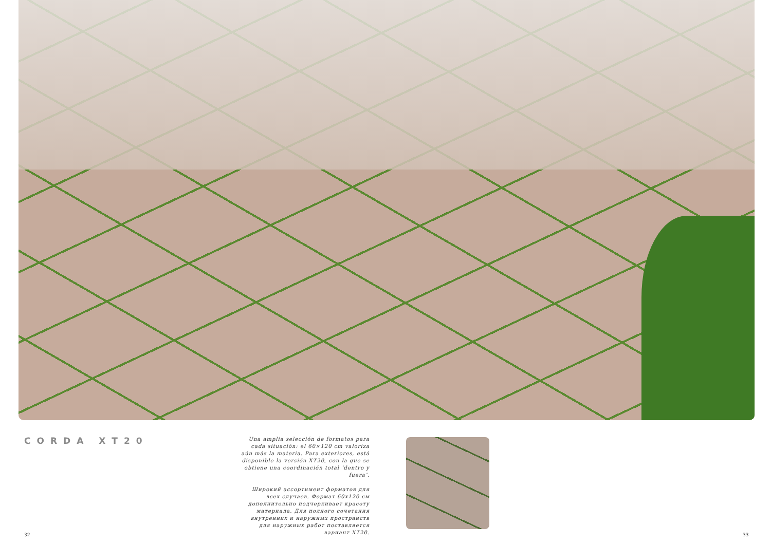CORDA XT20
Una amplia selección de formatos para cada situación: el 60×120 cm valoriza aún más la materia. Para exteriores, está disponible la versión XT20, con la que se obtiene una coordinación total ‘dentro y fuera’.
Широкий ассортимент форматов для всех случаев. Формат 60x120 см дополнительно подчеркивает красоту материала. Для полного сочетания внутренних и наружных пространств для наружных работ поставляется вариант XT20.
32 33